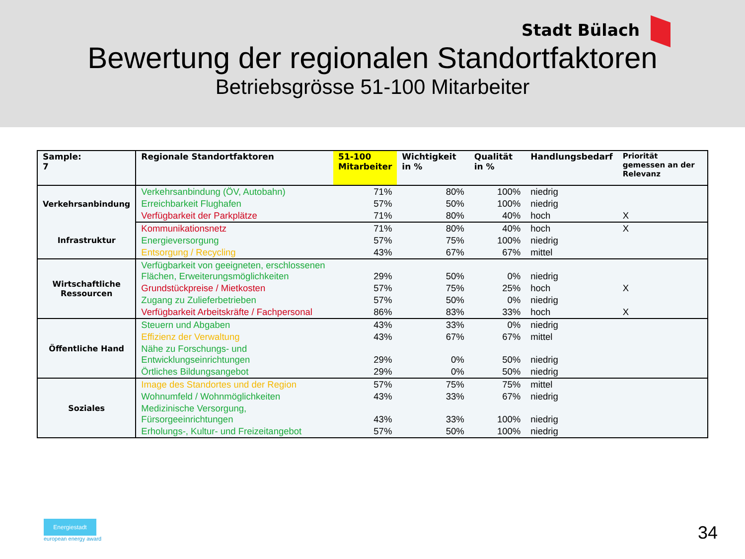Stadt Bülach
Bewertung der regionalen Standortfaktoren
Betriebsgrösse 51-100 Mitarbeiter
| Sample: 7 | Regionale Standortfaktoren | 51-100 Mitarbeiter | Wichtigkeit in % | Qualität in % | Handlungsbedarf | Priorität gemessen an der Relevanz |
| --- | --- | --- | --- | --- | --- | --- |
| Verkehrsanbindung | Verkehrsanbindung (ÖV, Autobahn) | 71% | 80% | 100% | niedrig | |
| | Erreichbarkeit Flughafen | 57% | 50% | 100% | niedrig | |
| | Verfügbarkeit der Parkplätze | 71% | 80% | 40% | hoch | X |
| Infrastruktur | Kommunikationsnetz | 71% | 80% | 40% | hoch | X |
| | Energieversorgung | 57% | 75% | 100% | niedrig | |
| | Entsorgung / Recycling | 43% | 67% | 67% | mittel | |
| Wirtschaftliche Ressourcen | Verfügbarkeit von geeigneten, erschlossenen Flächen, Erweiterungsmöglichkeiten | 29% | 50% | 0% | niedrig | |
| | Grundstückpreise / Mietkosten | 57% | 75% | 25% | hoch | X |
| | Zugang zu Zulieferbetrieben | 57% | 50% | 0% | niedrig | |
| | Verfügbarkeit Arbeitskräfte / Fachpersonal | 86% | 83% | 33% | hoch | X |
| Öffentliche Hand | Steuern und Abgaben | 43% | 33% | 0% | niedrig | |
| | Effizienz der Verwaltung | 43% | 67% | 67% | mittel | |
| | Nähe zu Forschungs- und Entwicklungseinrichtungen | 29% | 0% | 50% | niedrig | |
| | Örtliches Bildungsangebot | 29% | 0% | 50% | niedrig | |
| Soziales | Image des Standortes und der Region | 57% | 75% | 75% | mittel | |
| | Wohnumfeld / Wohnmöglichkeiten | 43% | 33% | 67% | niedrig | |
| | Medizinische Versorgung, Fürsorgeeinrichtungen | 43% | 33% | 100% | niedrig | |
| | Erholungs-, Kultur- und Freizeitangebot | 57% | 50% | 100% | niedrig | |
Energiestadt
european energy award
34